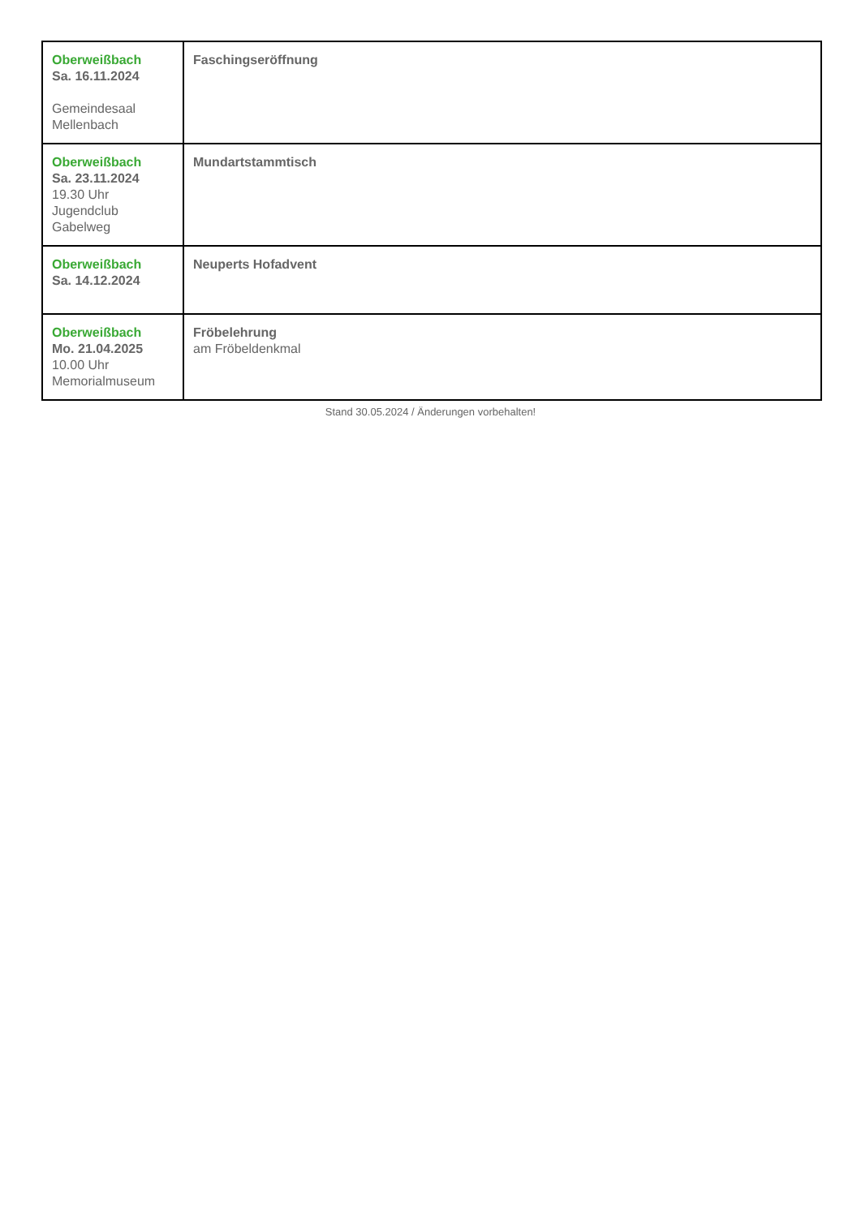| Oberweißbach Sa. 16.11.2024 Gemeindesaal Mellenbach | Faschingseröffnung |
| Oberweißbach Sa. 23.11.2024 19.30 Uhr Jugendclub Gabelweg | Mundartstammtisch |
| Oberweißbach Sa. 14.12.2024 | Neuperts Hofadvent |
| Oberweißbach Mo. 21.04.2025 10.00 Uhr Memorialmuseum | Fröbelehrung am Fröbeldenkmal |
Stand 30.05.2024 / Änderungen vorbehalten!